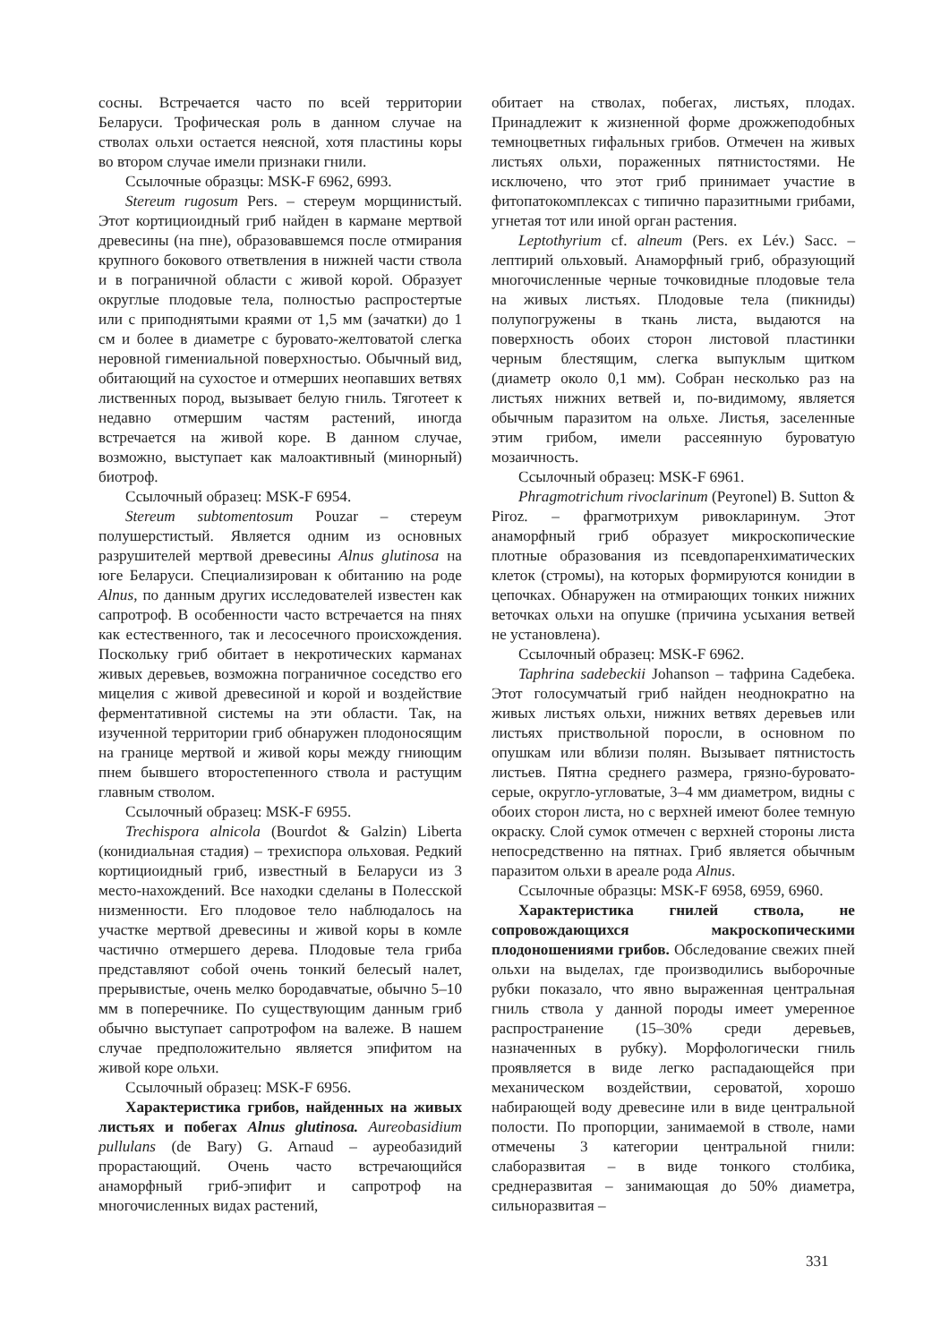сосны. Встречается часто по всей территории Беларуси. Трофическая роль в данном случае на стволах ольхи остается неясной, хотя пластины коры во втором случае имели признаки гнили.
Ссылочные образцы: MSK-F 6962, 6993.
Stereum rugosum Pers. – стереум морщинистый. Этот кортициоидный гриб найден в кармане мертвой древесины (на пне), образовавшемся после отмирания крупного бокового ответвления в нижней части ствола и в пограничной области с живой корой. Образует округлые плодовые тела, полностью распростертые или с приподнятыми краями от 1,5 мм (зачатки) до 1 см и более в диаметре с буровато-желтоватой слегка неровной гимениальной поверхностью. Обычный вид, обитающий на сухостое и отмерших неопавших ветвях лиственных пород, вызывает белую гниль. Тяготеет к недавно отмершим частям растений, иногда встречается на живой коре. В данном случае, возможно, выступает как малоактивный (минорный) биотроф.
Ссылочный образец: MSK-F 6954.
Stereum subtomentosum Pouzar – стереум полушерстистый. Является одним из основных разрушителей мертвой древесины Alnus glutinosa на юге Беларуси. Специализирован к обитанию на роде Alnus, по данным других исследователей известен как сапротроф. В особенности часто встречается на пнях как естественного, так и лесосечного происхождения. Поскольку гриб обитает в некротических карманах живых деревьев, возможна пограничное соседство его мицелия с живой древесиной и корой и воздействие ферментативной системы на эти области. Так, на изученной территории гриб обнаружен плодоносящим на границе мертвой и живой коры между гниющим пнем бывшего второстепенного ствола и растущим главным стволом.
Ссылочный образец: MSK-F 6955.
Trechispora alnicola (Bourdot & Galzin) Liberta (конидиальная стадия) – трехиспора ольховая. Редкий кортициоидный гриб, известный в Беларуси из 3 место-нахождений. Все находки сделаны в Полесской низменности. Его плодовое тело наблюдалось на участке мертвой древесины и живой коры в комле частично отмершего дерева. Плодовые тела гриба представляют собой очень тонкий белесый налет, прерывистые, очень мелко бородавчатые, обычно 5–10 мм в поперечнике. По существующим данным гриб обычно выступает сапротрофом на валеже. В нашем случае предположительно является эпифитом на живой коре ольхи.
Ссылочный образец: MSK-F 6956.
Характеристика грибов, найденных на живых листьях и побегах Alnus glutinosa. Aureobasidium pullulans (de Bary) G. Arnaud – ауреобазидий прорастающий. Очень часто встречающийся анаморфный гриб-эпифит и сапротроф на многочисленных видах растений,
обитает на стволах, побегах, листьях, плодах. Принадлежит к жизненной форме дрожжеподобных темноцветных гифальных грибов. Отмечен на живых листьях ольхи, пораженных пятнистостями. Не исключено, что этот гриб принимает участие в фитопатокомплексах с типично паразитными грибами, угнетая тот или иной орган растения.
Leptothyrium cf. alneum (Pers. ex Lév.) Sacc. – лептирий ольховый. Анаморфный гриб, образующий многочисленные черные точковидные плодовые тела на живых листьях. Плодовые тела (пикниды) полупогружены в ткань листа, выдаются на поверхность обоих сторон листовой пластинки черным блестящим, слегка выпуклым щитком (диаметр около 0,1 мм). Собран несколько раз на листьях нижних ветвей и, по-видимому, является обычным паразитом на ольхе. Листья, заселенные этим грибом, имели рассеянную буроватую мозаичность.
Ссылочный образец: MSK-F 6961.
Phragmotrichum rivoclarinum (Peyronel) B. Sutton & Piroz. – фрагмотрихум ривокларинум. Этот анаморфный гриб образует микроскопические плотные образования из псевдопаренхиматических клеток (стромы), на которых формируются конидии в цепочках. Обнаружен на отмирающих тонких нижних веточках ольхи на опушке (причина усыхания ветвей не установлена).
Ссылочный образец: MSK-F 6962.
Taphrina sadebeckii Johanson – тафрина Садебека. Этот голосумчатый гриб найден неоднократно на живых листьях ольхи, нижних ветвях деревьев или листьях приствольной поросли, в основном по опушкам или вблизи полян. Вызывает пятнистость листьев. Пятна среднего размера, грязно-буровато-серые, округло-угловатые, 3–4 мм диаметром, видны с обоих сторон листа, но с верхней имеют более темную окраску. Слой сумок отмечен с верхней стороны листа непосредственно на пятнах. Гриб является обычным паразитом ольхи в ареале рода Alnus.
Ссылочные образцы: MSK-F 6958, 6959, 6960.
Характеристика гнилей ствола, не сопровождающихся макроскопическими плодоношениями грибов. Обследование свежих пней ольхи на выделах, где производились выборочные рубки показало, что явно выраженная центральная гниль ствола у данной породы имеет умеренное распространение (15–30% среди деревьев, назначенных в рубку). Морфологически гниль проявляется в виде легко распадающейся при механическом воздействии, сероватой, хорошо набирающей воду древесине или в виде центральной полости. По пропорции, занимаемой в стволе, нами отмечены 3 категории центральной гнили: слаборазвитая – в виде тонкого столбика, среднеразвитая – занимающая до 50% диаметра, сильноразвитая –
331